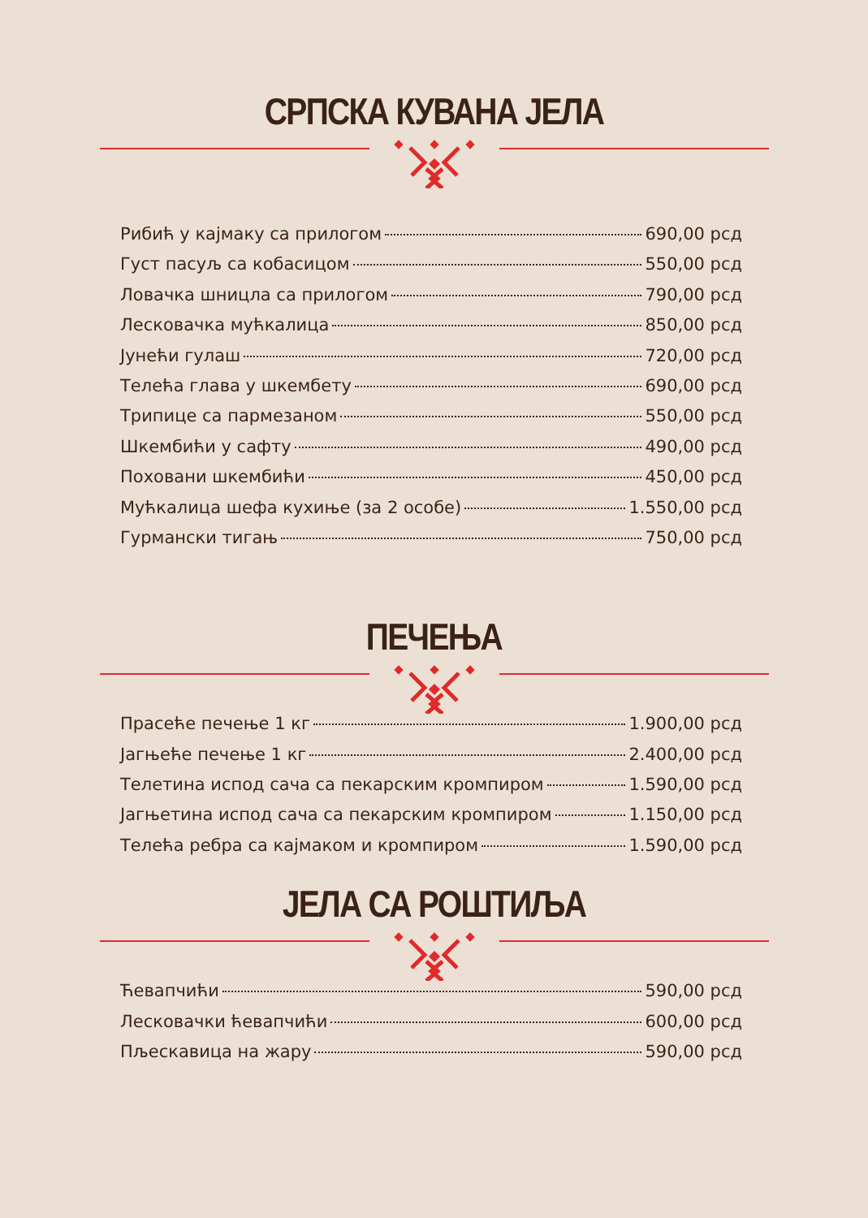СРПСКА КУВАНА ЈЕЛА
Рибић у кајмаку са прилогом 690,00 рсд
Густ пасуљ са кобасицом 550,00 рсд
Ловачка шницла са прилогом 790,00 рсд
Лесковачка мућкалица 850,00 рсд
Јунећи гулаш 720,00 рсд
Телећа глава у шкембету 690,00 рсд
Трипице са пармезаном 550,00 рсд
Шкембићи у сафту 490,00 рсд
Поховани шкембићи 450,00 рсд
Мућкалица шефа кухиње (за 2 особе) 1.550,00 рсд
Гурмански тигањ 750,00 рсд
ПЕЧЕЊА
Прасеће печење 1 кг 1.900,00 рсд
Јагњеће печење 1 кг 2.400,00 рсд
Телетина испод сача са пекарским кромпиром 1.590,00 рсд
Јагњетина испод сача са пекарским кромпиром 1.150,00 рсд
Телећа ребра са кајмаком и кромпиром 1.590,00 рсд
ЈЕЛА СА РОШТИЉА
Ћевапчићи 590,00 рсд
Лесковачки ћевапчићи 600,00 рсд
Пљескавица на жару 590,00 рсд